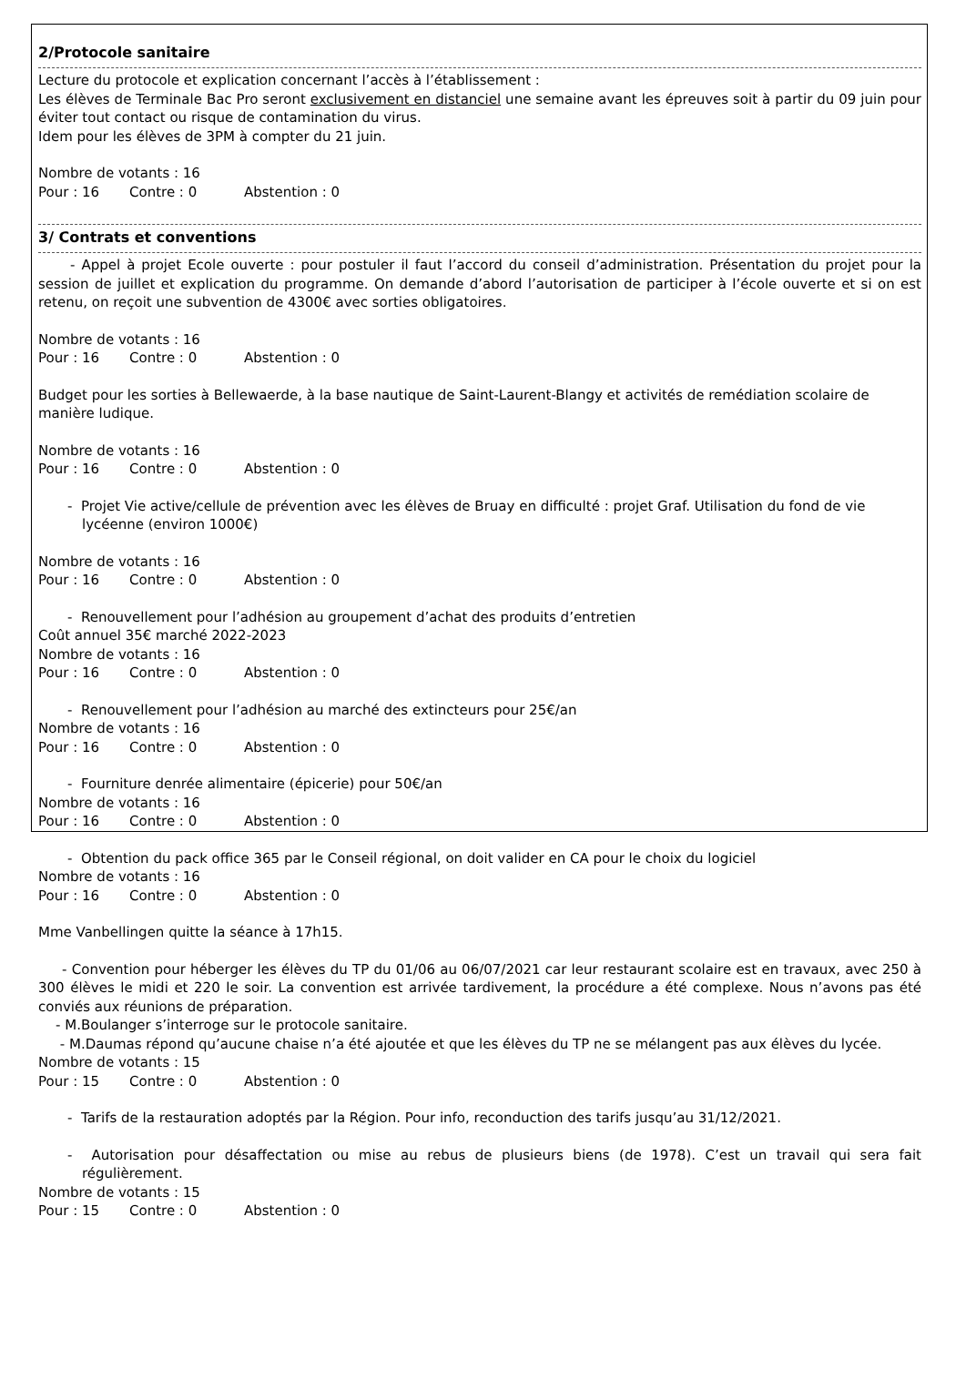2/Protocole sanitaire
Lecture du protocole et explication concernant l’accès à l’établissement :
Les élèves de Terminale Bac Pro seront exclusivement en distanciel une semaine avant les épreuves soit à partir du 09 juin pour éviter tout contact ou risque de contamination du virus.
Idem pour les élèves de 3PM à compter du 21 juin.
Nombre de votants : 16
Pour : 16 Contre : 0 Abstention : 0
3/ Contrats et conventions
- Appel à projet Ecole ouverte : pour postuler il faut l’accord du conseil d’administration. Présentation du projet pour la session de juillet et explication du programme. On demande d’abord l’autorisation de participer à l’école ouverte et si on est retenu, on reçoit une subvention de 4300€ avec sorties obligatoires.
Nombre de votants : 16
Pour : 16 Contre : 0 Abstention : 0
Budget pour les sorties à Bellewaerde, à la base nautique de Saint-Laurent-Blangy et activités de remédiation scolaire de manière ludique.
Nombre de votants : 16
Pour : 16 Contre : 0 Abstention : 0
- Projet Vie active/cellule de prévention avec les élèves de Bruay en difficulté : projet Graf. Utilisation du fond de vie lycéenne (environ 1000€)
Nombre de votants : 16
Pour : 16 Contre : 0 Abstention : 0
- Renouvellement pour l’adhésion au groupement d’achat des produits d’entretien
Coût annuel 35€ marché 2022-2023
Nombre de votants : 16
Pour : 16 Contre : 0 Abstention : 0
- Renouvellement pour l’adhésion au marché des extincteurs pour 25€/an
Nombre de votants : 16
Pour : 16 Contre : 0 Abstention : 0
- Fourniture denrée alimentaire (épicerie) pour 50€/an
Nombre de votants : 16
Pour : 16 Contre : 0 Abstention : 0
- Obtention du pack office 365 par le Conseil régional, on doit valider en CA pour le choix du logiciel
Nombre de votants : 16
Pour : 16 Contre : 0 Abstention : 0
Mme Vanbellingen quitte la séance à 17h15.
- Convention pour héberger les élèves du TP du 01/06 au 06/07/2021 car leur restaurant scolaire est en travaux, avec 250 à 300 élèves le midi et 220 le soir. La convention est arrivée tardivement, la procédure a été complexe. Nous n’avons pas été conviés aux réunions de préparation.
- M.Boulanger s’interroge sur le protocole sanitaire.
- M.Daumas répond qu’aucune chaise n’a été ajoutée et que les élèves du TP ne se mélangent pas aux élèves du lycée.
Nombre de votants : 15
Pour : 15 Contre : 0 Abstention : 0
- Tarifs de la restauration adoptés par la Région. Pour info, reconduction des tarifs jusqu’au 31/12/2021.
- Autorisation pour désaffectation ou mise au rebus de plusieurs biens (de 1978). C’est un travail qui sera fait régulièrement.
Nombre de votants : 15
Pour : 15 Contre : 0 Abstention : 0